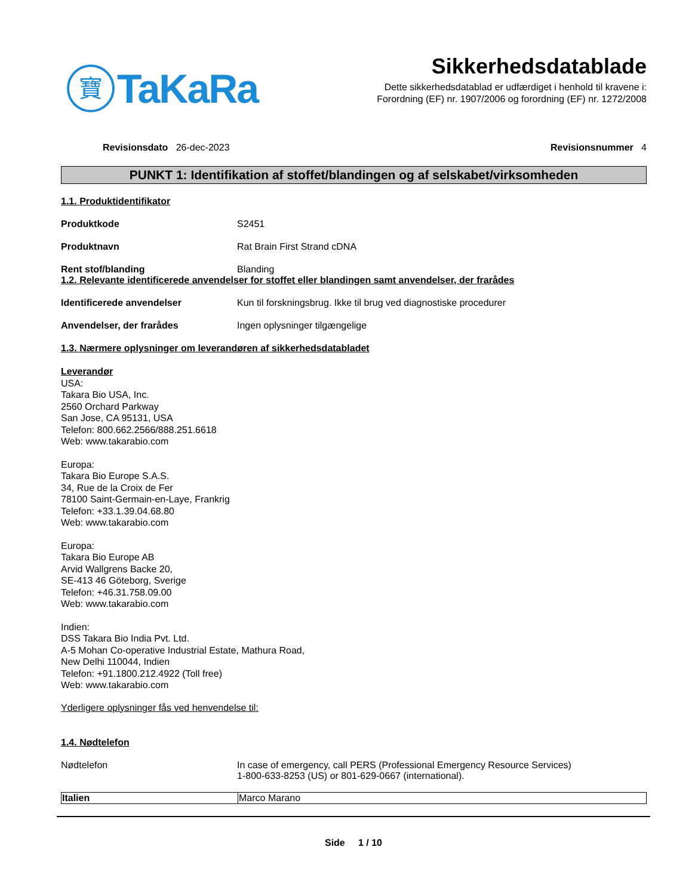寶
TaKaRa
Sikkerhedsdatablade
Dette sikkerhedsdatablad er udfærdiget i henhold til kravene i:
Forordning (EF) nr. 1907/2006 og forordning (EF) nr. 1272/2008
Revisionsdato 26-dec-2023 Revisionsnummer 4
PUNKT 1: Identifikation af stoffet/blandingen og af selskabet/virksomheden
1.1. Produktidentifikator
Produktkode S2451
Produktnavn Rat Brain First Strand cDNA
Rent stof/blanding Blanding
1.2. Relevante identificerede anvendelser for stoffet eller blandingen samt anvendelser, der frarådes
Identificerede anvendelser Kun til forskningsbrug. Ikke til brug ved diagnostiske procedurer
Anvendelser, der frarådes Ingen oplysninger tilgængelige
1.3. Nærmere oplysninger om leverandøren af sikkerhedsdatabladet
Leverandør
USA:
Takara Bio USA, Inc.
2560 Orchard Parkway
San Jose, CA 95131, USA
Telefon: 800.662.2566/888.251.6618
Web: www.takarabio.com
Europa:
Takara Bio Europe S.A.S.
34, Rue de la Croix de Fer
78100 Saint-Germain-en-Laye, Frankrig
Telefon: +33.1.39.04.68.80
Web: www.takarabio.com
Europa:
Takara Bio Europe AB
Arvid Wallgrens Backe 20,
SE-413 46 Göteborg, Sverige
Telefon: +46.31.758.09.00
Web: www.takarabio.com
Indien:
DSS Takara Bio India Pvt. Ltd.
A-5 Mohan Co-operative Industrial Estate, Mathura Road,
New Delhi 110044, Indien
Telefon: +91.1800.212.4922 (Toll free)
Web: www.takarabio.com
Yderligere oplysninger fås ved henvendelse til:
1.4. Nødtelefon
Nødtelefon In case of emergency, call PERS (Professional Emergency Resource Services)
1-800-633-8253 (US) or 801-629-0667 (international).
| Italien | Marco Marano |
Side 1 / 10